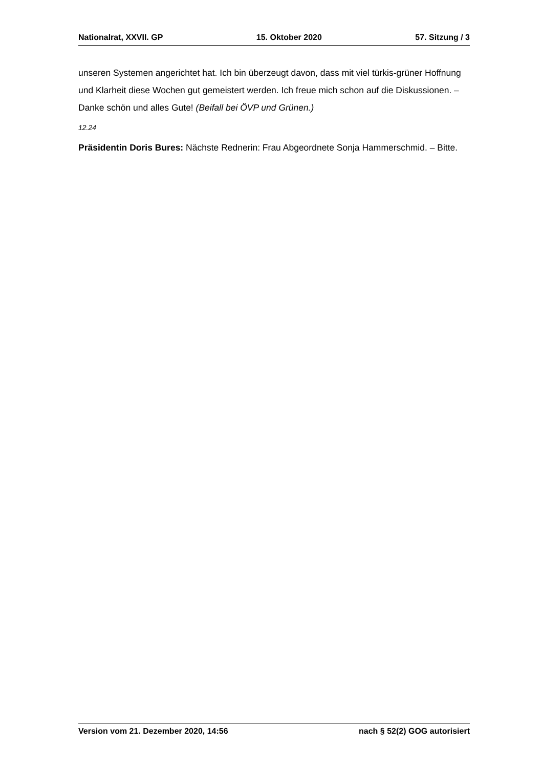Nationalrat, XXVII. GP 15. Oktober 2020 57. Sitzung / 3
unseren Systemen angerichtet hat. Ich bin überzeugt davon, dass mit viel türkis-grüner Hoffnung und Klarheit diese Wochen gut gemeistert werden. Ich freue mich schon auf die Diskussionen. – Danke schön und alles Gute! (Beifall bei ÖVP und Grünen.)
12.24
Präsidentin Doris Bures: Nächste Rednerin: Frau Abgeordnete Sonja Hammerschmid. – Bitte.
Version vom 21. Dezember 2020, 14:56 nach § 52(2) GOG autorisiert